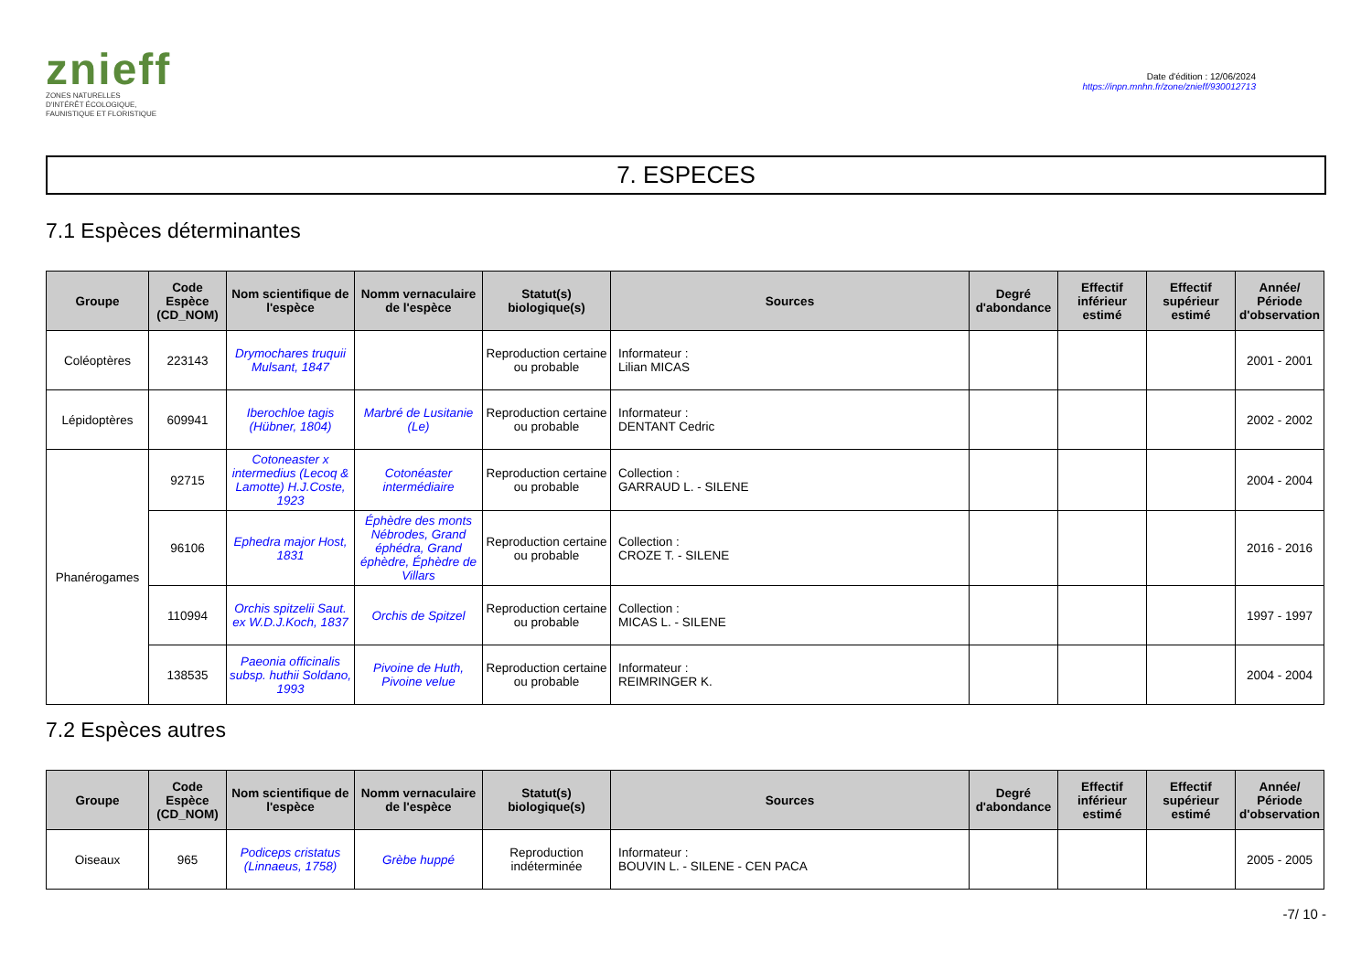znieff
ZONES NATURELLES
D'INTÉRÊT ÉCOLOGIQUE,
FAUNISTIQUE ET FLORISTIQUE
Date d'édition : 12/06/2024
https://inpn.mnhn.fr/zone/znieff/930012713
7. ESPECES
7.1 Espèces déterminantes
| Groupe | Code Espèce (CD_NOM) | Nom scientifique de l'espèce | Nomm vernaculaire de l'espèce | Statut(s) biologique(s) | Sources | Degré d'abondance | Effectif inférieur estimé | Effectif supérieur estimé | Année/ Période d'observation |
| --- | --- | --- | --- | --- | --- | --- | --- | --- | --- |
| Coléoptères | 223143 | Drymochares truquii Mulsant, 1847 | | Reproduction certaine ou probable | Informateur : Lilian MICAS | | | | 2001 - 2001 |
| Lépidoptères | 609941 | Iberochloe tagis (Hübner, 1804) | Marbré de Lusitanie (Le) | Reproduction certaine ou probable | Informateur : DENTANT Cedric | | | | 2002 - 2002 |
| Phanérogames | 92715 | Cotoneaster x intermedius (Lecoq & Lamotte) H.J.Coste, 1923 | Cotonéaster intermédiaire | Reproduction certaine ou probable | Collection : GARRAUD L. - SILENE | | | | 2004 - 2004 |
| | 96106 | Ephedra major Host, 1831 | Éphèdre des monts Nébrodes, Grand éphédra, Grand éphèdre, Éphèdre de Villars | Reproduction certaine ou probable | Collection : CROZE T. - SILENE | | | | 2016 - 2016 |
| | 110994 | Orchis spitzelii Saut. ex W.D.J.Koch, 1837 | Orchis de Spitzel | Reproduction certaine ou probable | Collection : MICAS L. - SILENE | | | | 1997 - 1997 |
| | 138535 | Paeonia officinalis subsp. huthii Soldano, 1993 | Pivoine de Huth, Pivoine velue | Reproduction certaine ou probable | Informateur : REIMRINGER K. | | | | 2004 - 2004 |
7.2 Espèces autres
| Groupe | Code Espèce (CD_NOM) | Nom scientifique de l'espèce | Nomm vernaculaire de l'espèce | Statut(s) biologique(s) | Sources | Degré d'abondance | Effectif inférieur estimé | Effectif supérieur estimé | Année/ Période d'observation |
| --- | --- | --- | --- | --- | --- | --- | --- | --- | --- |
| Oiseaux | 965 | Podiceps cristatus (Linnaeus, 1758) | Grèbe huppé | Reproduction indéterminée | Informateur : BOUVIN L. - SILENE - CEN PACA | | | | 2005 - 2005 |
-7/ 10 -